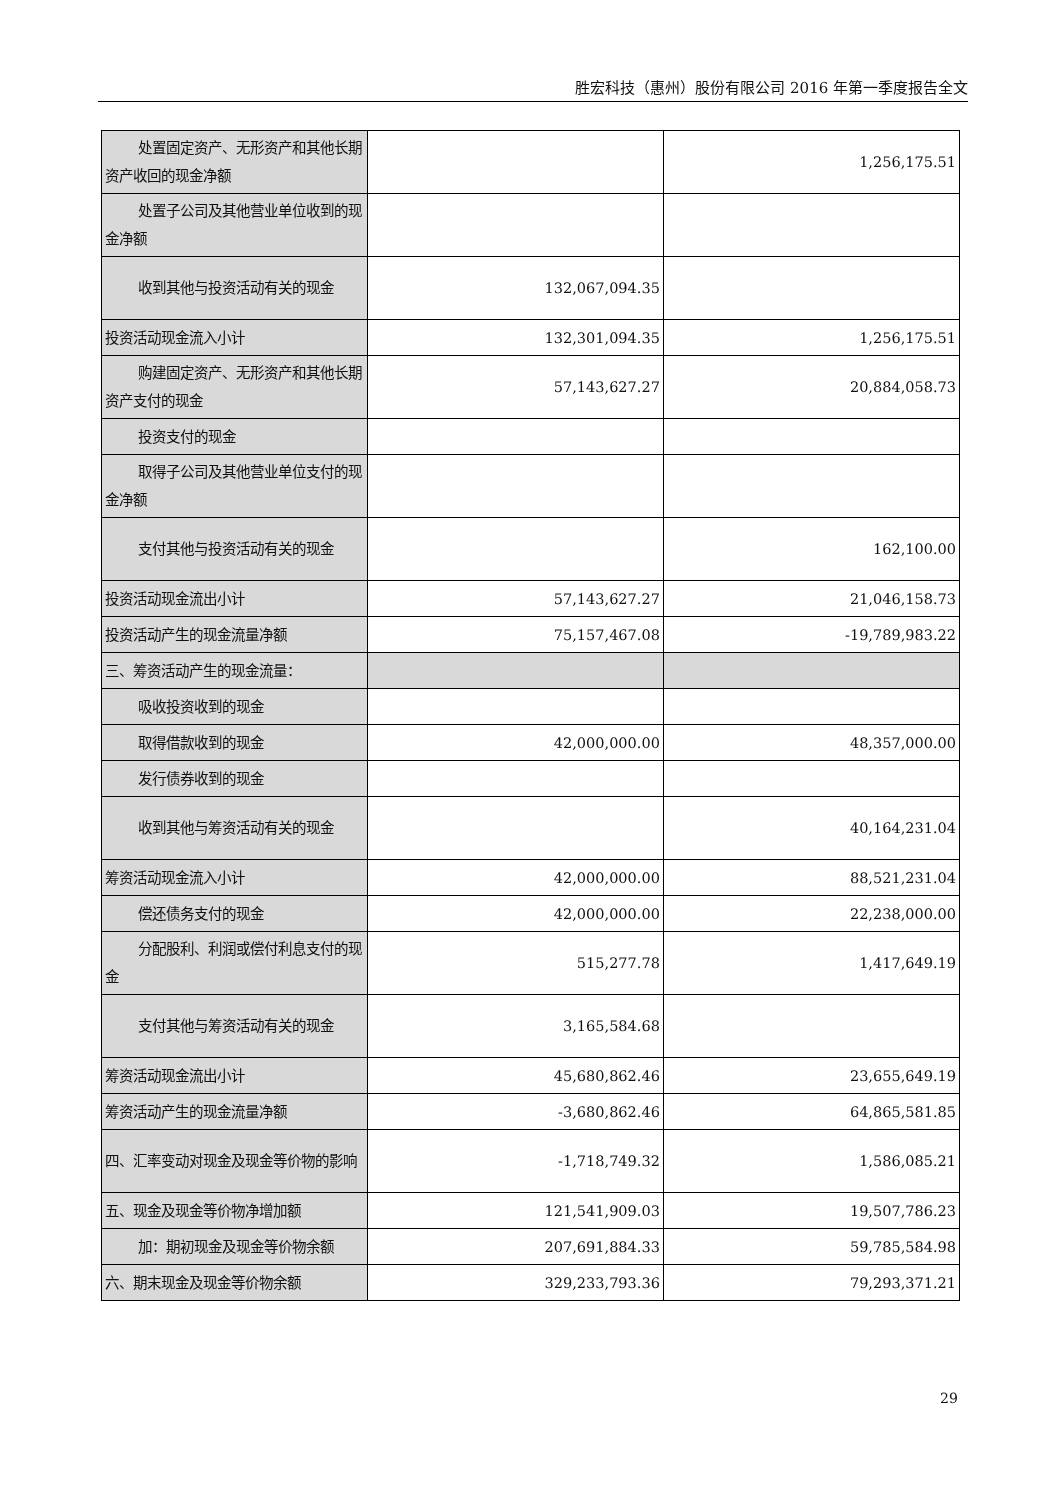胜宏科技（惠州）股份有限公司 2016 年第一季度报告全文
| 处置固定资产、无形资产和其他长期资产收回的现金净额 | | 1,256,175.51 |
| 处置子公司及其他营业单位收到的现金净额 | | |
| 收到其他与投资活动有关的现金 | 132,067,094.35 | |
| 投资活动现金流入小计 | 132,301,094.35 | 1,256,175.51 |
| 购建固定资产、无形资产和其他长期资产支付的现金 | 57,143,627.27 | 20,884,058.73 |
| 投资支付的现金 | | |
| 取得子公司及其他营业单位支付的现金净额 | | |
| 支付其他与投资活动有关的现金 | | 162,100.00 |
| 投资活动现金流出小计 | 57,143,627.27 | 21,046,158.73 |
| 投资活动产生的现金流量净额 | 75,157,467.08 | -19,789,983.22 |
| 三、筹资活动产生的现金流量： | | |
| 吸收投资收到的现金 | | |
| 取得借款收到的现金 | 42,000,000.00 | 48,357,000.00 |
| 发行债券收到的现金 | | |
| 收到其他与筹资活动有关的现金 | | 40,164,231.04 |
| 筹资活动现金流入小计 | 42,000,000.00 | 88,521,231.04 |
| 偿还债务支付的现金 | 42,000,000.00 | 22,238,000.00 |
| 分配股利、利润或偿付利息支付的现金 | 515,277.78 | 1,417,649.19 |
| 支付其他与筹资活动有关的现金 | 3,165,584.68 | |
| 筹资活动现金流出小计 | 45,680,862.46 | 23,655,649.19 |
| 筹资活动产生的现金流量净额 | -3,680,862.46 | 64,865,581.85 |
| 四、汇率变动对现金及现金等价物的影响 | -1,718,749.32 | 1,586,085.21 |
| 五、现金及现金等价物净增加额 | 121,541,909.03 | 19,507,786.23 |
| 加：期初现金及现金等价物余额 | 207,691,884.33 | 59,785,584.98 |
| 六、期末现金及现金等价物余额 | 329,233,793.36 | 79,293,371.21 |
29